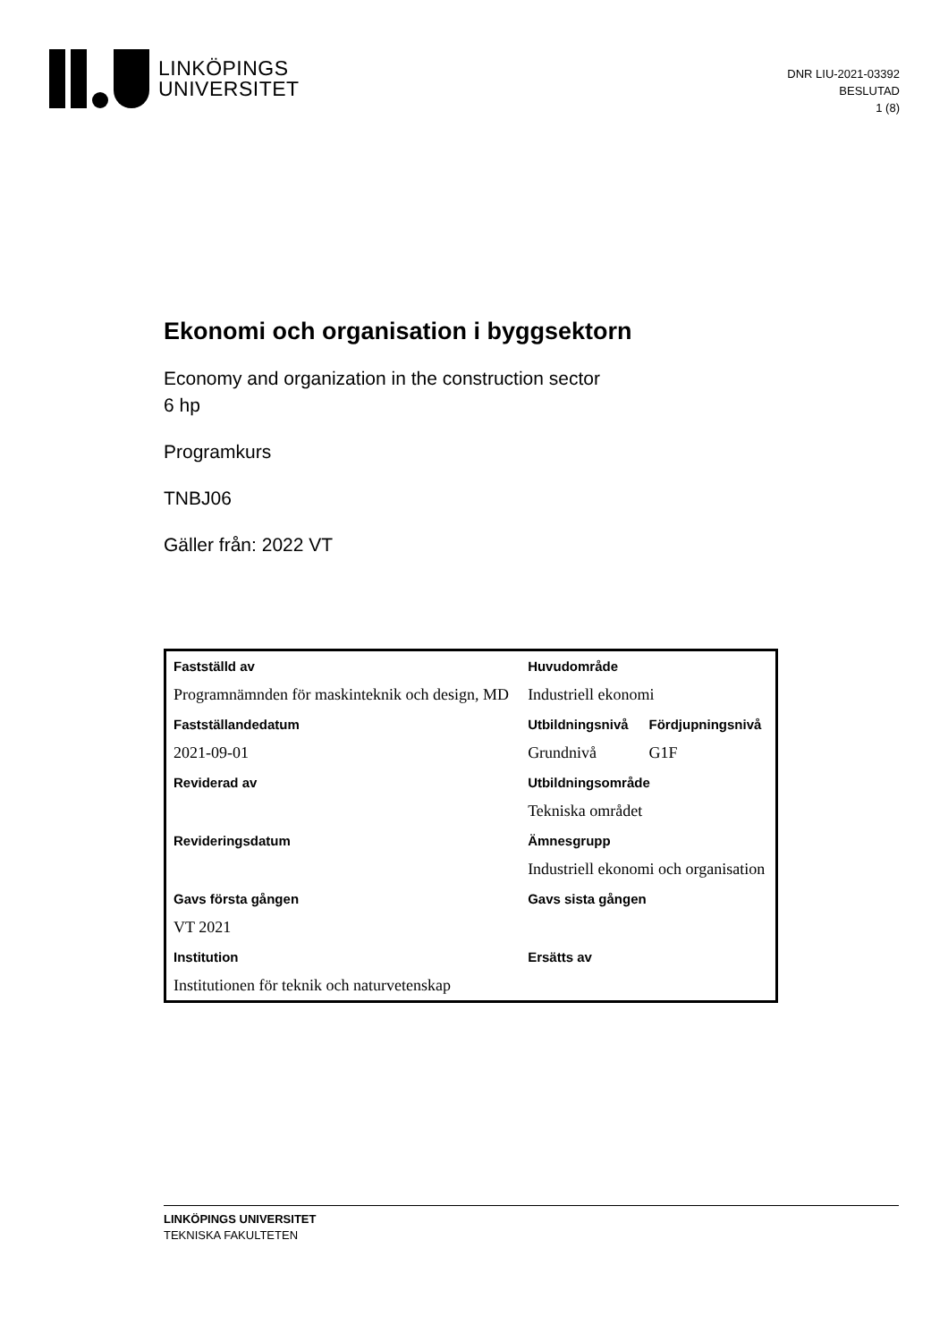LINKÖPINGS
UNIVERSITET
DNR LIU-2021-03392
BESLUTAD
1 (8)
Ekonomi och organisation i byggsektorn
Economy and organization in the construction sector
6 hp
Programkurs
TNBJ06
Gäller från: 2022 VT
| Fastställd av | Huvudområde | |
| Programnämnden för maskinteknik och design, MD | Industriell ekonomi | |
| Fastställandedatum | Utbildningsnivå | Fördjupningsnivå |
| 2021-09-01 | Grundnivå | G1F |
| Reviderad av | Utbildningsområde | |
| | Tekniska området | |
| Revideringsdatum | Ämnesgrupp | |
| | Industriell ekonomi och organisation | |
| Gavs första gången | Gavs sista gången | |
| VT 2021 | | |
| Institution | Ersätts av | |
| Institutionen för teknik och naturvetenskap | | |
LINKÖPINGS UNIVERSITET
TEKNISKA FAKULTETEN